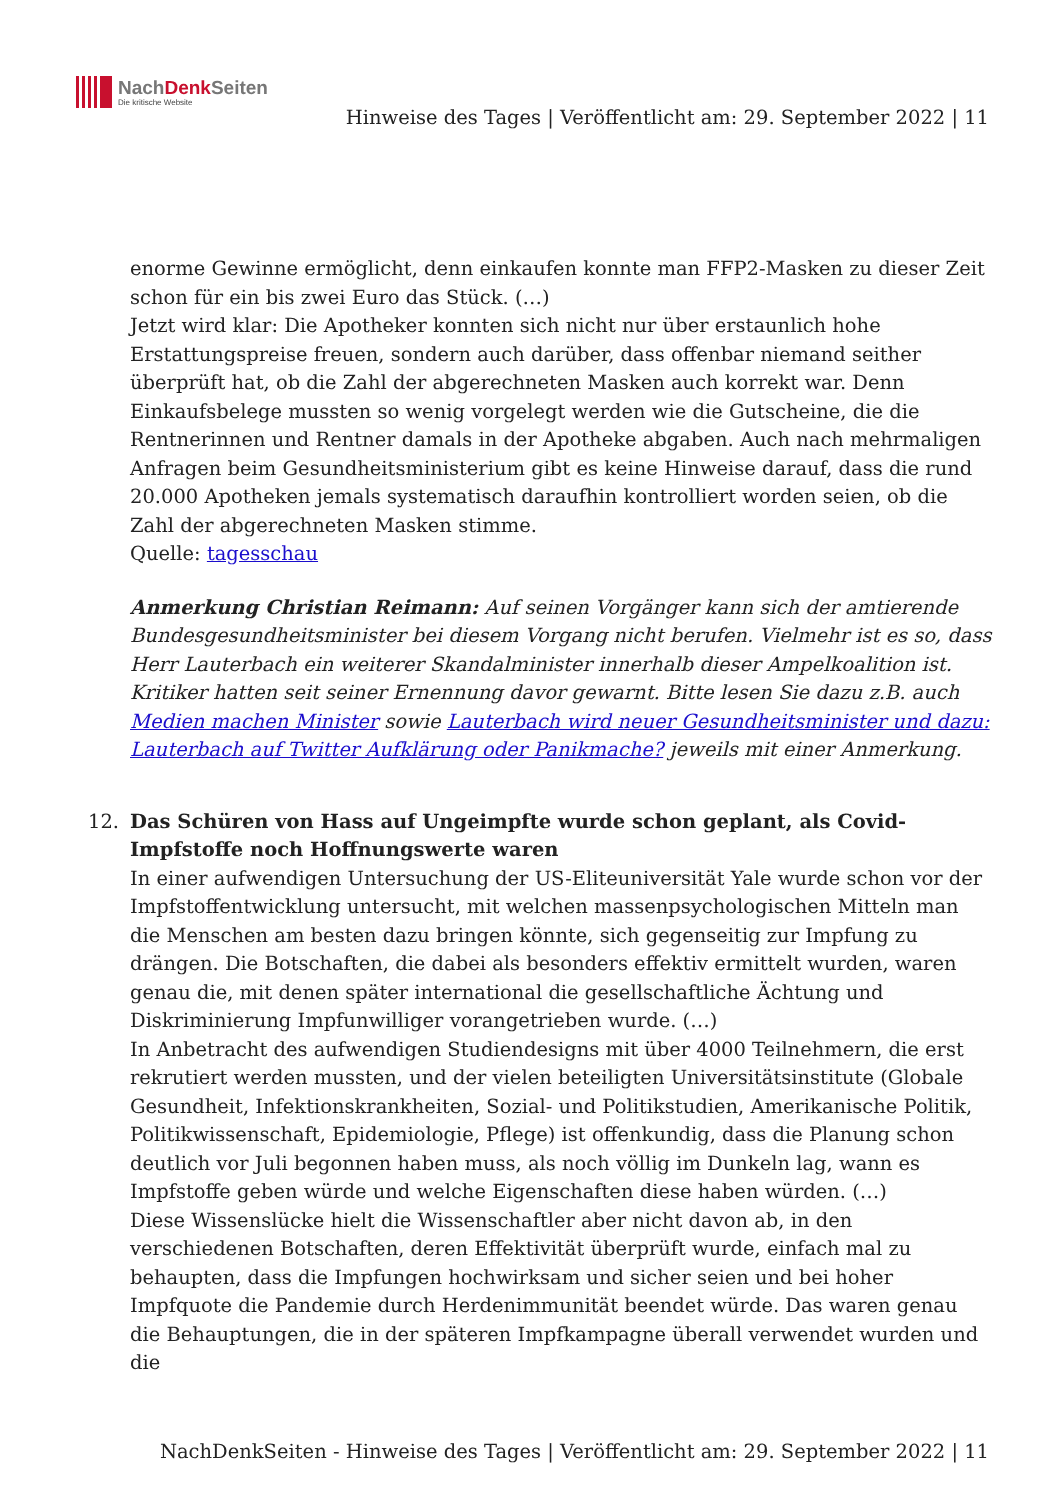NachDenk Seiten
Die kritische Website
Hinweise des Tages | Veröffentlicht am: 29. September 2022 | 11
enorme Gewinne ermöglicht, denn einkaufen konnte man FFP2-Masken zu dieser Zeit schon für ein bis zwei Euro das Stück. (…)
Jetzt wird klar: Die Apotheker konnten sich nicht nur über erstaunlich hohe Erstattungspreise freuen, sondern auch darüber, dass offenbar niemand seither überprüft hat, ob die Zahl der abgerechneten Masken auch korrekt war. Denn Einkaufsbelege mussten so wenig vorgelegt werden wie die Gutscheine, die die Rentnerinnen und Rentner damals in der Apotheke abgaben. Auch nach mehrmaligen Anfragen beim Gesundheitsministerium gibt es keine Hinweise darauf, dass die rund 20.000 Apotheken jemals systematisch daraufhin kontrolliert worden seien, ob die Zahl der abgerechneten Masken stimme.
Quelle: tagesschau
Anmerkung Christian Reimann: Auf seinen Vorgänger kann sich der amtierende Bundesgesundheitsminister bei diesem Vorgang nicht berufen. Vielmehr ist es so, dass Herr Lauterbach ein weiterer Skandalminister innerhalb dieser Ampelkoalition ist. Kritiker hatten seit seiner Ernennung davor gewarnt. Bitte lesen Sie dazu z.B. auch Medien machen Minister sowie Lauterbach wird neuer Gesundheitsminister und dazu: Lauterbach auf Twitter Aufklärung oder Panikmache? jeweils mit einer Anmerkung.
12.
Das Schüren von Hass auf Ungeimpfte wurde schon geplant, als Covid-Impfstoffe noch Hoffnungswerte waren
In einer aufwendigen Untersuchung der US-Eliteuniversität Yale wurde schon vor der Impfstoffentwicklung untersucht, mit welchen massenpsychologischen Mitteln man die Menschen am besten dazu bringen könnte, sich gegenseitig zur Impfung zu drängen. Die Botschaften, die dabei als besonders effektiv ermittelt wurden, waren genau die, mit denen später international die gesellschaftliche Ächtung und Diskriminierung Impfunwilliger vorangetrieben wurde. (…)
In Anbetracht des aufwendigen Studiendesigns mit über 4000 Teilnehmern, die erst rekrutiert werden mussten, und der vielen beteiligten Universitätsinstitute (Globale Gesundheit, Infektionskrankheiten, Sozial- und Politikstudien, Amerikanische Politik, Politikwissenschaft, Epidemiologie, Pflege) ist offenkundig, dass die Planung schon deutlich vor Juli begonnen haben muss, als noch völlig im Dunkeln lag, wann es Impfstoffe geben würde und welche Eigenschaften diese haben würden. (…)
Diese Wissenslücke hielt die Wissenschaftler aber nicht davon ab, in den verschiedenen Botschaften, deren Effektivität überprüft wurde, einfach mal zu behaupten, dass die Impfungen hochwirksam und sicher seien und bei hoher Impfquote die Pandemie durch Herdenimmunität beendet würde. Das waren genau die Behauptungen, die in der späteren Impfkampagne überall verwendet wurden und die
NachDenkSeiten - Hinweise des Tages | Veröffentlicht am: 29. September 2022 | 11